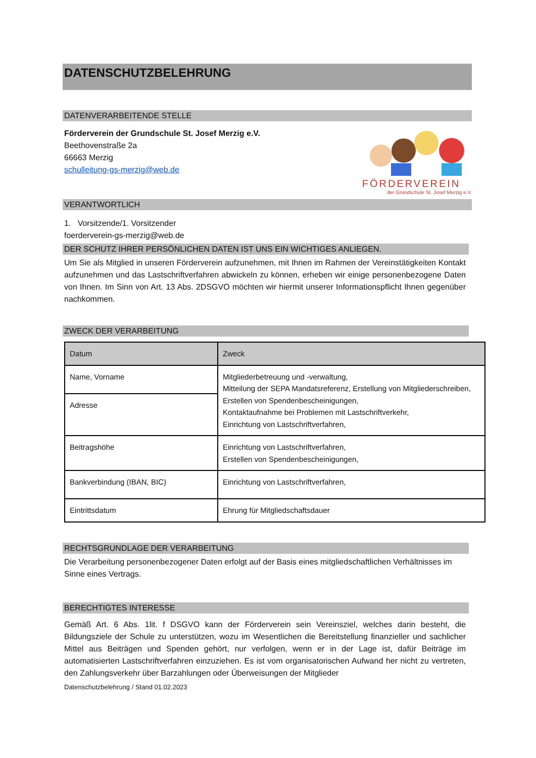DATENSCHUTZBELEHRUNG
DATENVERARBEITENDE STELLE
FÖRDERVEREIN
der Grundschule St. Josef Merzig e.V.
Förderverein der Grundschule St. Josef Merzig e.V.
Beethovenstraße 2a
66663 Merzig
schulleitung-gs-merzig@web.de
VERANTWORTLICH
1. Vorsitzende/1. Vorsitzender
foerderverein-gs-merzig@web.de
DER SCHUTZ IHRER PERSÖNLICHEN DATEN IST UNS EIN WICHTIGES ANLIEGEN.
Um Sie als Mitglied in unseren Förderverein aufzunehmen, mit Ihnen im Rahmen der Vereinstätigkeiten Kontakt aufzunehmen und das Lastschriftverfahren abwickeln zu können, erheben wir einige personenbezogene Daten von Ihnen. Im Sinn von Art. 13 Abs. 2DSGVO möchten wir hiermit unserer Informationspflicht Ihnen gegenüber nachkommen.
ZWECK DER VERARBEITUNG
| Datum | Zweck |
| --- | --- |
| Name, Vorname | Mitgliederbetreuung und -verwaltung, Mitteilung der SEPA Mandatsreferenz, Erstellung von Mitgliederschreiben, Erstellen von Spendenbescheinigungen, Kontaktaufnahme bei Problemen mit Lastschriftverkehr, Einrichtung von Lastschriftverfahren, |
| Adresse | |
| Beitragshöhe | Einrichtung von Lastschriftverfahren, Erstellen von Spendenbescheinigungen, |
| Bankverbindung (IBAN, BIC) | Einrichtung von Lastschriftverfahren, |
| Eintrittsdatum | Ehrung für Mitgliedschaftsdauer |
RECHTSGRUNDLAGE DER VERARBEITUNG
Die Verarbeitung personenbezogener Daten erfolgt auf der Basis eines mitgliedschaftlichen Verhältnisses im Sinne eines Vertrags.
BERECHTIGTES INTERESSE
Gemäß Art. 6 Abs. 1lit. f DSGVO kann der Förderverein sein Vereinsziel, welches darin besteht, die Bildungsziele der Schule zu unterstützen, wozu im Wesentlichen die Bereitstellung finanzieller und sachlicher Mittel aus Beiträgen und Spenden gehört, nur verfolgen, wenn er in der Lage ist, dafür Beiträge im automatisierten Lastschriftverfahren einzuziehen. Es ist vom organisatorischen Aufwand her nicht zu vertreten, den Zahlungsverkehr über Barzahlungen oder Überweisungen der Mitglieder
Datenschutzbelehrung / Stand 01.02.2023